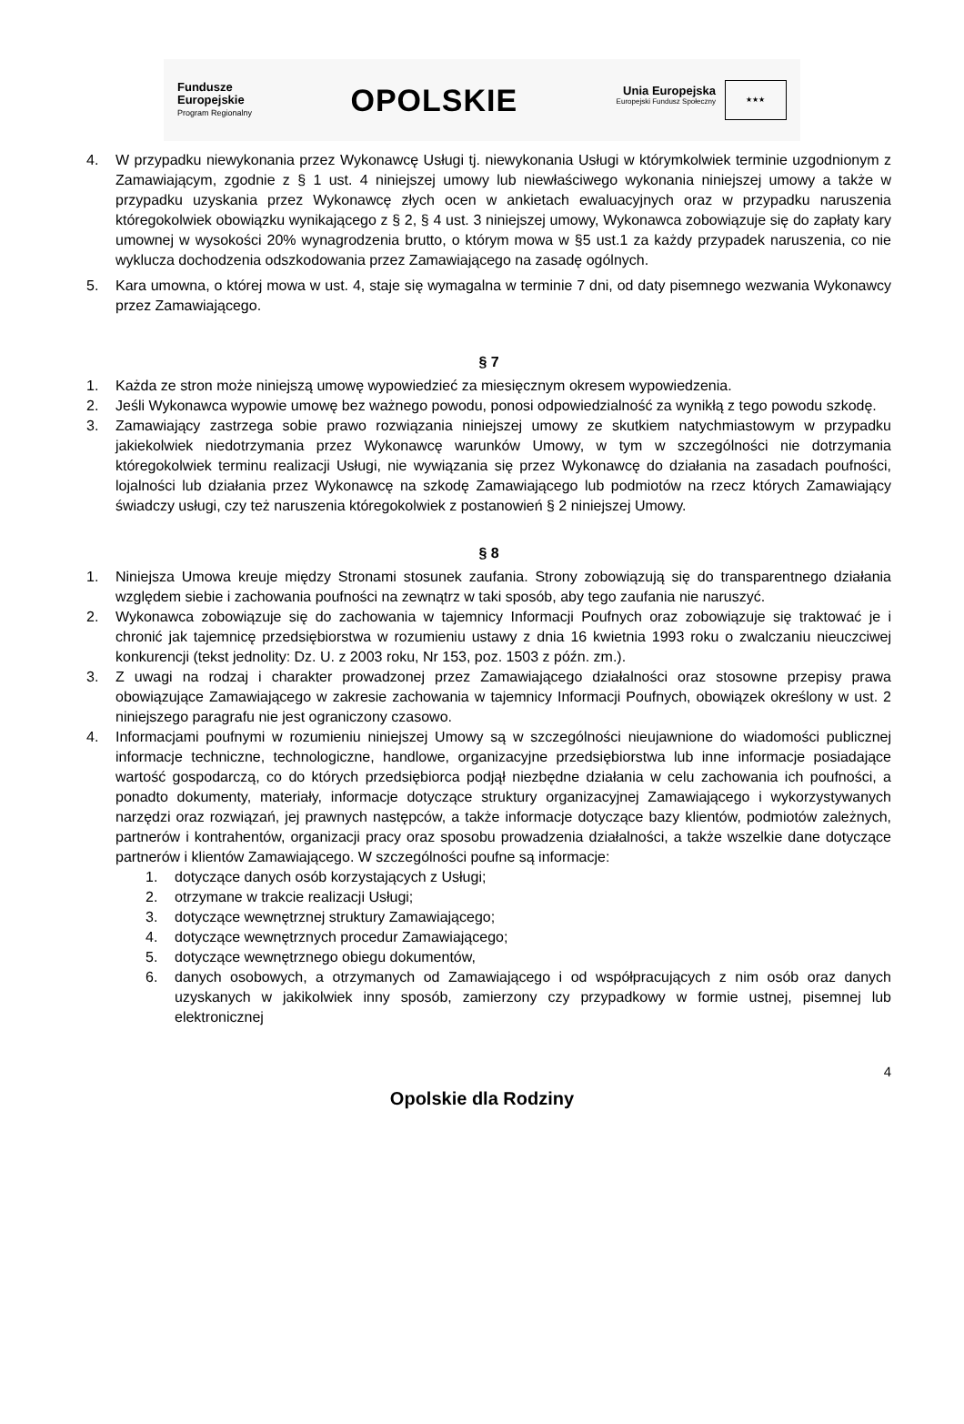Fundusze
Europejskie
Program Regionalny
OPOLSKIE
Unia Europejska Europejski Fundusz Społeczny ★★★
4. W przypadku niewykonania przez Wykonawcę Usługi tj. niewykonania Usługi w którymkolwiek terminie uzgodnionym z Zamawiającym, zgodnie z § 1 ust. 4 niniejszej umowy lub niewłaściwego wykonania niniejszej umowy a także w przypadku uzyskania przez Wykonawcę złych ocen w ankietach ewaluacyjnych oraz w przypadku naruszenia któregokolwiek obowiązku wynikającego z § 2, § 4 ust. 3 niniejszej umowy, Wykonawca zobowiązuje się do zapłaty kary umownej w wysokości 20% wynagrodzenia brutto, o którym mowa w §5 ust.1 za każdy przypadek naruszenia, co nie wyklucza dochodzenia odszkodowania przez Zamawiającego na zasadę ogólnych.
5. Kara umowna, o której mowa w ust. 4, staje się wymagalna w terminie 7 dni, od daty pisemnego wezwania Wykonawcy przez Zamawiającego.
§ 7
1. Każda ze stron może niniejszą umowę wypowiedzieć za miesięcznym okresem wypowiedzenia.
2. Jeśli Wykonawca wypowie umowę bez ważnego powodu, ponosi odpowiedzialność za wynikłą z tego powodu szkodę.
3. Zamawiający zastrzega sobie prawo rozwiązania niniejszej umowy ze skutkiem natychmiastowym w przypadku jakiekolwiek niedotrzymania przez Wykonawcę warunków Umowy, w tym w szczególności nie dotrzymania któregokolwiek terminu realizacji Usługi, nie wywiązania się przez Wykonawcę do działania na zasadach poufności, lojalności lub działania przez Wykonawcę na szkodę Zamawiającego lub podmiotów na rzecz których Zamawiający świadczy usługi, czy też naruszenia któregokolwiek z postanowień § 2 niniejszej Umowy.
§ 8
1. Niniejsza Umowa kreuje między Stronami stosunek zaufania. Strony zobowiązują się do transparentnego działania względem siebie i zachowania poufności na zewnątrz w taki sposób, aby tego zaufania nie naruszyć.
2. Wykonawca zobowiązuje się do zachowania w tajemnicy Informacji Poufnych oraz zobowiązuje się traktować je i chronić jak tajemnicę przedsiębiorstwa w rozumieniu ustawy z dnia 16 kwietnia 1993 roku o zwalczaniu nieuczciwej konkurencji (tekst jednolity: Dz. U. z 2003 roku, Nr 153, poz. 1503 z późn. zm.).
3. Z uwagi na rodzaj i charakter prowadzonej przez Zamawiającego działalności oraz stosowne przepisy prawa obowiązujące Zamawiającego w zakresie zachowania w tajemnicy Informacji Poufnych, obowiązek określony w ust. 2 niniejszego paragrafu nie jest ograniczony czasowo.
4. Informacjami poufnymi w rozumieniu niniejszej Umowy są w szczególności nieujawnione do wiadomości publicznej informacje techniczne, technologiczne, handlowe, organizacyjne przedsiębiorstwa lub inne informacje posiadające wartość gospodarczą, co do których przedsiębiorca podjął niezbędne działania w celu zachowania ich poufności, a ponadto dokumenty, materiały, informacje dotyczące struktury organizacyjnej Zamawiającego i wykorzystywanych narzędzi oraz rozwiązań, jej prawnych następców, a także informacje dotyczące bazy klientów, podmiotów zależnych, partnerów i kontrahentów, organizacji pracy oraz sposobu prowadzenia działalności, a także wszelkie dane dotyczące partnerów i klientów Zamawiającego. W szczególności poufne są informacje:
1. dotyczące danych osób korzystających z Usługi;
2. otrzymane w trakcie realizacji Usługi;
3. dotyczące wewnętrznej struktury Zamawiającego;
4. dotyczące wewnętrznych procedur Zamawiającego;
5. dotyczące wewnętrznego obiegu dokumentów,
6. danych osobowych, a otrzymanych od Zamawiającego i od współpracujących z nim osób oraz danych uzyskanych w jakikolwiek inny sposób, zamierzony czy przypadkowy w formie ustnej, pisemnej lub elektronicznej
4
Opolskie dla Rodziny